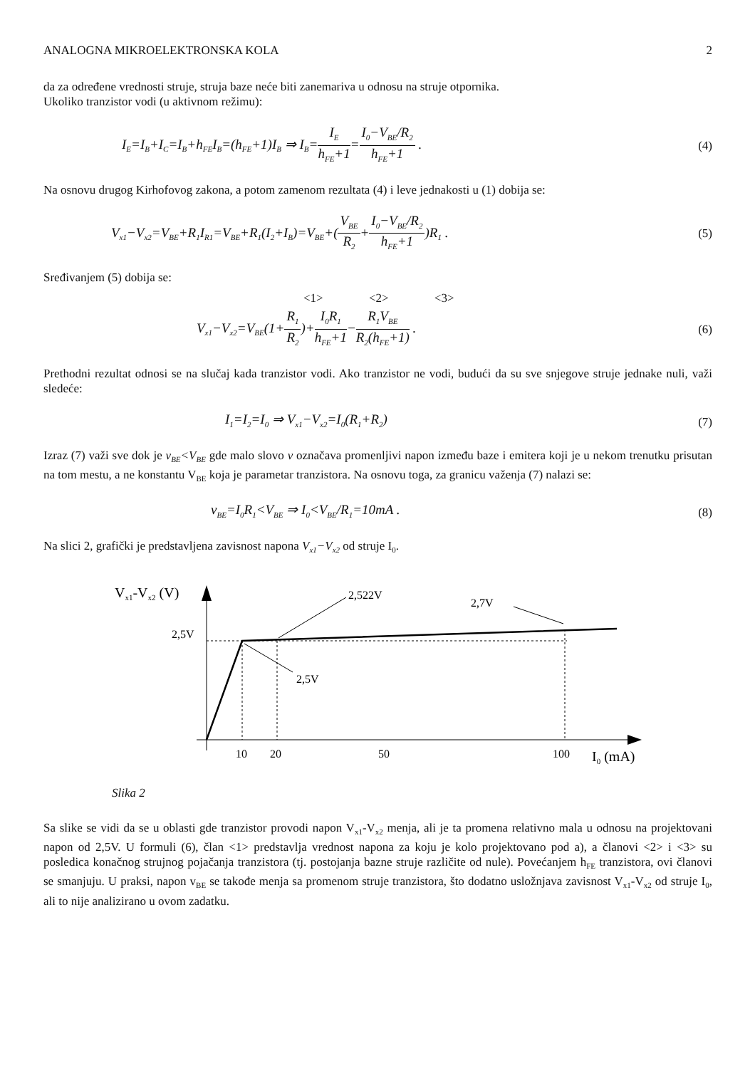ANALOGNA MIKROELEKTRONSKA KOLA 2
da za određene vrednosti struje, struja baze neće biti zanemariva u odnosu na struje otpornika.
Ukoliko tranzistor vodi (u aktivnom režimu):
I<sub>E</sub>=I<sub>B</sub>+I<sub>C</sub>=I<sub>B</sub>+h<sub>FE</sub>I<sub>B</sub>=(h<sub>FE</sub>+1)I<sub>B</sub> ⇒ I<sub>B</sub>=I<sub>E</sub> h<sub>FE</sub>+1=I<sub>0</sub>−V<sub>BE</sub>/R<sub>2</sub> h<sub>FE</sub>+1 .
(4)
Na osnovu drugog Kirhofovog zakona, a potom zamenom rezultata (4) i leve jednakosti u (1) dobija se:
V<sub>x1</sub>−V<sub>x2</sub>=V<sub>BE</sub>+R<sub>1</sub>I<sub>R1</sub>=V<sub>BE</sub>+R<sub>1</sub>(I<sub>2</sub>+I<sub>B</sub>)=V<sub>BE</sub>+(V<sub>BE</sub> R<sub>2</sub>+I<sub>0</sub>−V<sub>BE</sub>/R<sub>2</sub> h<sub>FE</sub>+1)R<sub>1</sub> .
(5)
Sređivanjem (5) dobija se:
<1> <2> <3>
V<sub>x1</sub>−V<sub>x2</sub>=V<sub>BE</sub>(1+R<sub>1</sub> R<sub>2</sub>)+I<sub>0</sub>R<sub>1</sub> h<sub>FE</sub>+1−R<sub>1</sub>V<sub>BE</sub> R<sub>2</sub>(h<sub>FE</sub>+1) .
(6)
Prethodni rezultat odnosi se na slučaj kada tranzistor vodi. Ako tranzistor ne vodi, budući da su sve snjegove struje jednake nuli, važi sledeće:
I<sub>1</sub>=I<sub>2</sub>=I<sub>0</sub> ⇒ V<sub>x1</sub>−V<sub>x2</sub>=I<sub>0</sub>(R<sub>1</sub>+R<sub>2</sub>) (7)
Izraz (7) važi sve dok je v<sub>BE</sub><V<sub>BE</sub> gde malo slovo v označava promenljivi napon između baze i emitera koji je u nekom trenutku prisutan na tom mestu, a ne konstantu V<sub>BE</sub> koja je parametar tranzistora. Na osnovu toga, za granicu važenja (7) nalazi se:
v<sub>BE</sub>=I<sub>0</sub>R<sub>1</sub><V<sub>BE</sub> ⇒ I<sub>0</sub><V<sub>BE</sub>/R<sub>1</sub>=10mA .
(8)
Na slici 2, grafički je predstavljena zavisnost napona V<sub>x1</sub>−V<sub>x2</sub> od struje I<sub>0</sub>.
Vx1-Vx2 (V)
2,5V
2,522V
2,7V
2,5V
10
20
50
100
I0 (mA)
Slika 2
Sa slike se vidi da se u oblasti gde tranzistor provodi napon V<sub>x1</sub>-V<sub>x2</sub> menja, ali je ta promena relativno mala u odnosu na projektovani napon od 2,5V. U formuli (6), član <1> predstavlja vrednost napona za koju je kolo projektovano pod a), a članovi <2> i <3> su posledica konačnog strujnog pojačanja tranzistora (tj. postojanja bazne struje različite od nule). Povećanjem h<sub>FE</sub> tranzistora, ovi članovi se smanjuju. U praksi, napon v<sub>BE</sub> se takođe menja sa promenom struje tranzistora, što dodatno usložnjava zavisnost V<sub>x1</sub>-V<sub>x2</sub> od struje I<sub>0</sub>, ali to nije analizirano u ovom zadatku.